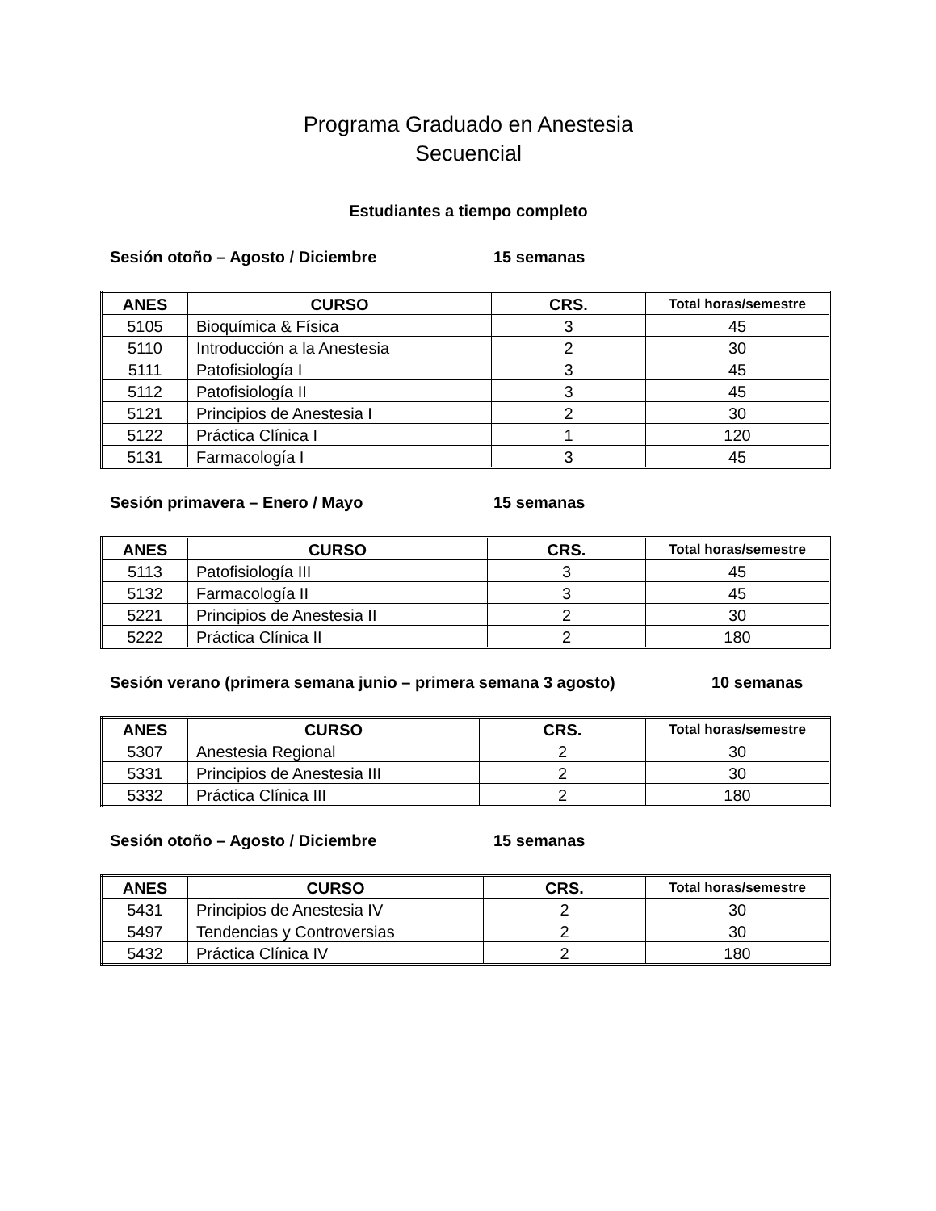Programa Graduado en Anestesia
Secuencial
Estudiantes a tiempo completo
Sesión otoño – Agosto / Diciembre 15 semanas
| ANES | CURSO | CRS. | Total horas/semestre |
| --- | --- | --- | --- |
| 5105 | Bioquímica & Física | 3 | 45 |
| 5110 | Introducción a la Anestesia | 2 | 30 |
| 5111 | Patofisiología I | 3 | 45 |
| 5112 | Patofisiología II | 3 | 45 |
| 5121 | Principios de Anestesia I | 2 | 30 |
| 5122 | Práctica Clínica I | 1 | 120 |
| 5131 | Farmacología I | 3 | 45 |
Sesión primavera – Enero / Mayo 15 semanas
| ANES | CURSO | CRS. | Total horas/semestre |
| --- | --- | --- | --- |
| 5113 | Patofisiología III | 3 | 45 |
| 5132 | Farmacología II | 3 | 45 |
| 5221 | Principios de Anestesia II | 2 | 30 |
| 5222 | Práctica Clínica II | 2 | 180 |
Sesión verano (primera semana junio – primera semana 3 agosto) 10 semanas
| ANES | CURSO | CRS. | Total horas/semestre |
| --- | --- | --- | --- |
| 5307 | Anestesia Regional | 2 | 30 |
| 5331 | Principios de Anestesia III | 2 | 30 |
| 5332 | Práctica Clínica III | 2 | 180 |
Sesión otoño – Agosto / Diciembre 15 semanas
| ANES | CURSO | CRS. | Total horas/semestre |
| --- | --- | --- | --- |
| 5431 | Principios de Anestesia IV | 2 | 30 |
| 5497 | Tendencias y Controversias | 2 | 30 |
| 5432 | Práctica Clínica IV | 2 | 180 |